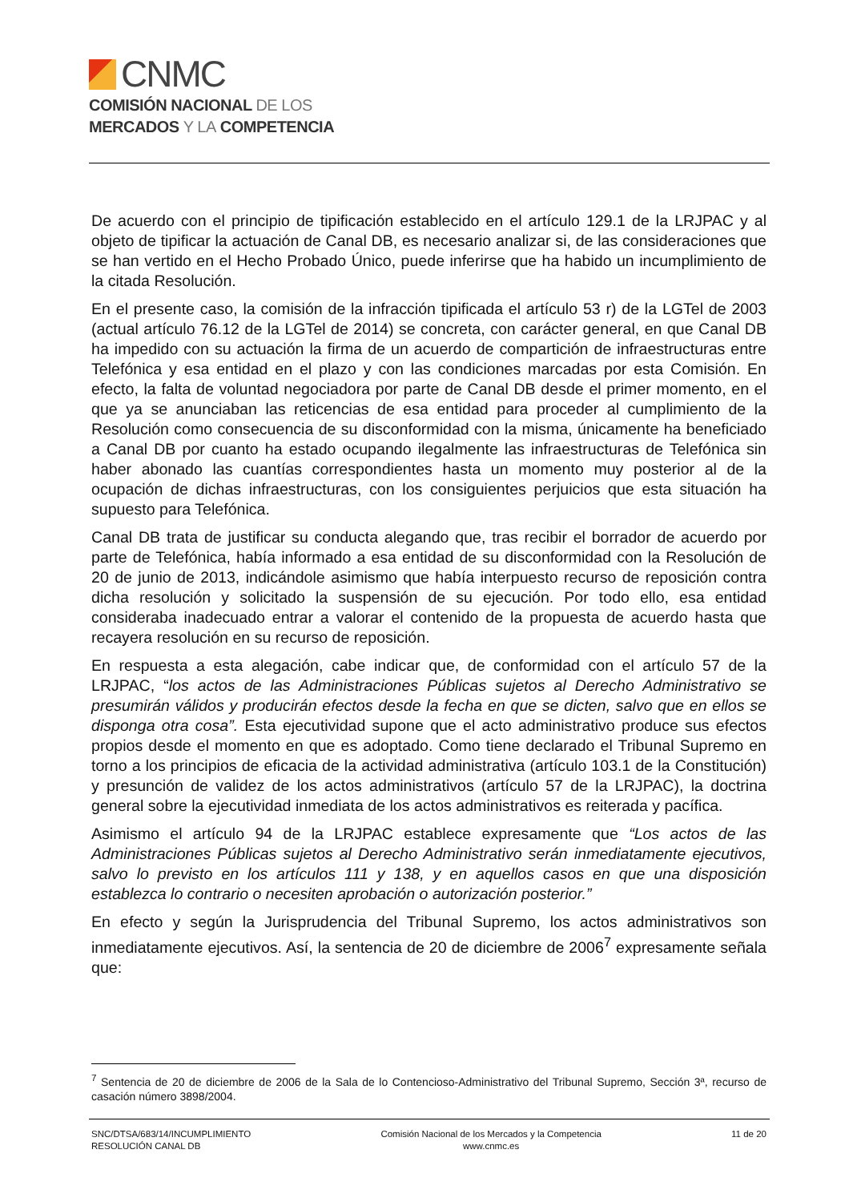CNMC
COMISIÓN NACIONAL DE LOS
MERCADOS Y LA COMPETENCIA
De acuerdo con el principio de tipificación establecido en el artículo 129.1 de la LRJPAC y al objeto de tipificar la actuación de Canal DB, es necesario analizar si, de las consideraciones que se han vertido en el Hecho Probado Único, puede inferirse que ha habido un incumplimiento de la citada Resolución.
En el presente caso, la comisión de la infracción tipificada el artículo 53 r) de la LGTel de 2003 (actual artículo 76.12 de la LGTel de 2014) se concreta, con carácter general, en que Canal DB ha impedido con su actuación la firma de un acuerdo de compartición de infraestructuras entre Telefónica y esa entidad en el plazo y con las condiciones marcadas por esta Comisión. En efecto, la falta de voluntad negociadora por parte de Canal DB desde el primer momento, en el que ya se anunciaban las reticencias de esa entidad para proceder al cumplimiento de la Resolución como consecuencia de su disconformidad con la misma, únicamente ha beneficiado a Canal DB por cuanto ha estado ocupando ilegalmente las infraestructuras de Telefónica sin haber abonado las cuantías correspondientes hasta un momento muy posterior al de la ocupación de dichas infraestructuras, con los consiguientes perjuicios que esta situación ha supuesto para Telefónica.
Canal DB trata de justificar su conducta alegando que, tras recibir el borrador de acuerdo por parte de Telefónica, había informado a esa entidad de su disconformidad con la Resolución de 20 de junio de 2013, indicándole asimismo que había interpuesto recurso de reposición contra dicha resolución y solicitado la suspensión de su ejecución. Por todo ello, esa entidad consideraba inadecuado entrar a valorar el contenido de la propuesta de acuerdo hasta que recayera resolución en su recurso de reposición.
En respuesta a esta alegación, cabe indicar que, de conformidad con el artículo 57 de la LRJPAC, “los actos de las Administraciones Públicas sujetos al Derecho Administrativo se presumirán válidos y producirán efectos desde la fecha en que se dicten, salvo que en ellos se disponga otra cosa”. Esta ejecutividad supone que el acto administrativo produce sus efectos propios desde el momento en que es adoptado. Como tiene declarado el Tribunal Supremo en torno a los principios de eficacia de la actividad administrativa (artículo 103.1 de la Constitución) y presunción de validez de los actos administrativos (artículo 57 de la LRJPAC), la doctrina general sobre la ejecutividad inmediata de los actos administrativos es reiterada y pacífica.
Asimismo el artículo 94 de la LRJPAC establece expresamente que “Los actos de las Administraciones Públicas sujetos al Derecho Administrativo serán inmediatamente ejecutivos, salvo lo previsto en los artículos 111 y 138, y en aquellos casos en que una disposición establezca lo contrario o necesiten aprobación o autorización posterior.”
En efecto y según la Jurisprudencia del Tribunal Supremo, los actos administrativos son inmediatamente ejecutivos. Así, la sentencia de 20 de diciembre de 2006<sup>7</sup> expresamente señala que:
<sup>7</sup> Sentencia de 20 de diciembre de 2006 de la Sala de lo Contencioso-Administrativo del Tribunal Supremo, Sección 3ª, recurso de casación número 3898/2004.
SNC/DTSA/683/14/INCUMPLIMIENTO
RESOLUCIÓN CANAL DB
Comisión Nacional de los Mercados y la Competencia
www.cnmc.es
11 de 20